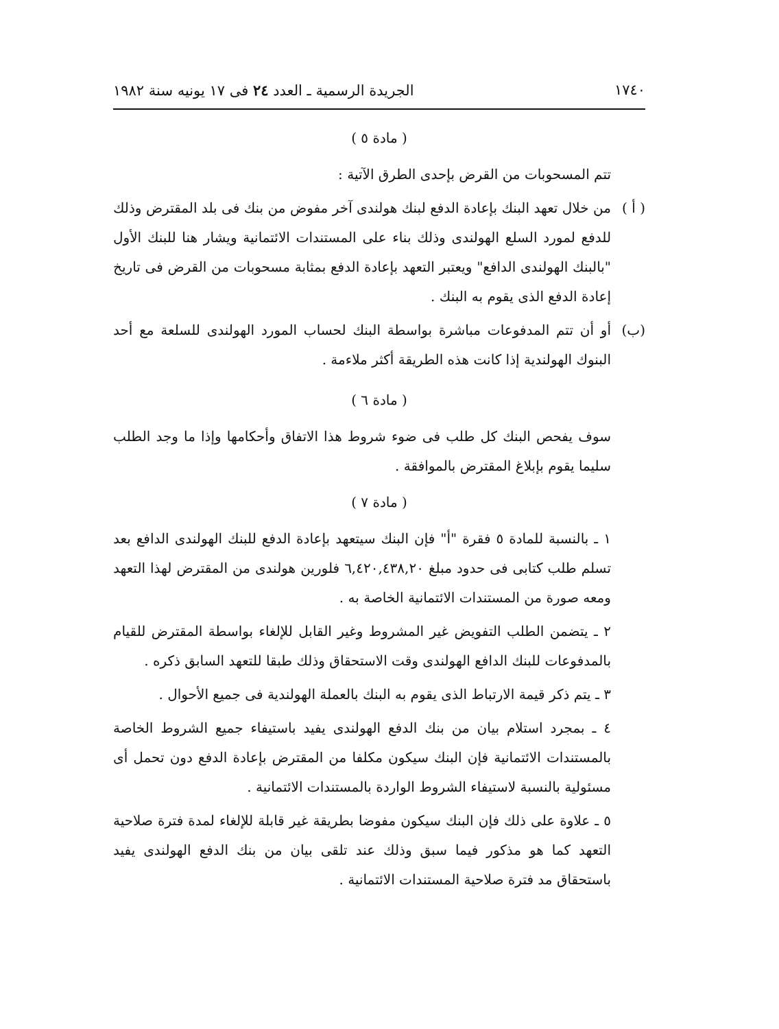١٧٤٠ الجريدة الرسمية ـ العدد ٢٤ فى ١٧ يونيه سنة ١٩٨٢
( مادة ٥ )
تتم المسحوبات من القرض بإحدى الطرق الآتية :
( أ )
من خلال تعهد البنك بإعادة الدفع لبنك هولندى آخر مفوض من بنك فى بلد المقترض وذلك للدفع لمورد السلع الهولندى وذلك بناء على المستندات الائتمانية ويشار هنا للبنك الأول "بالبنك الهولندى الدافع" ويعتبر التعهد بإعادة الدفع بمثابة مسحوبات من القرض فى تاريخ إعادة الدفع الذى يقوم به البنك .
(ب) أو أن تتم المدفوعات مباشرة بواسطة البنك لحساب المورد الهولندى للسلعة مع أحد البنوك الهولندية إذا كانت هذه الطريقة أكثر ملاءمة .
( مادة ٦ )
سوف يفحص البنك كل طلب فى ضوء شروط هذا الاتفاق وأحكامها وإذا ما وجد الطلب سليما يقوم بإبلاغ المقترض بالموافقة .
( مادة ٧ )
١ ـ بالنسبة للمادة ٥ فقرة "أ" فإن البنك سيتعهد بإعادة الدفع للبنك الهولندى الدافع بعد تسلم طلب كتابى فى حدود مبلغ ٦,٤٢٠,٤٣٨,٢٠ فلورين هولندى من المقترض لهذا التعهد ومعه صورة من المستندات الائتمانية الخاصة به .
٢ ـ يتضمن الطلب التفويض غير المشروط وغير القابل للإلغاء بواسطة المقترض للقيام بالمدفوعات للبنك الدافع الهولندى وقت الاستحقاق وذلك طبقا للتعهد السابق ذكره .
٣ ـ يتم ذكر قيمة الارتباط الذى يقوم به البنك بالعملة الهولندية فى جميع الأحوال .
٤ ـ بمجرد استلام بيان من بنك الدفع الهولندى يفيد باستيفاء جميع الشروط الخاصة بالمستندات الائتمانية فإن البنك سيكون مكلفا من المقترض بإعادة الدفع دون تحمل أى مسئولية بالنسبة لاستيفاء الشروط الواردة بالمستندات الائتمانية .
٥ ـ علاوة على ذلك فإن البنك سيكون مفوضا بطريقة غير قابلة للإلغاء لمدة فترة صلاحية التعهد كما هو مذكور فيما سبق وذلك عند تلقى بيان من بنك الدفع الهولندى يفيد باستحقاق مد فترة صلاحية المستندات الائتمانية .